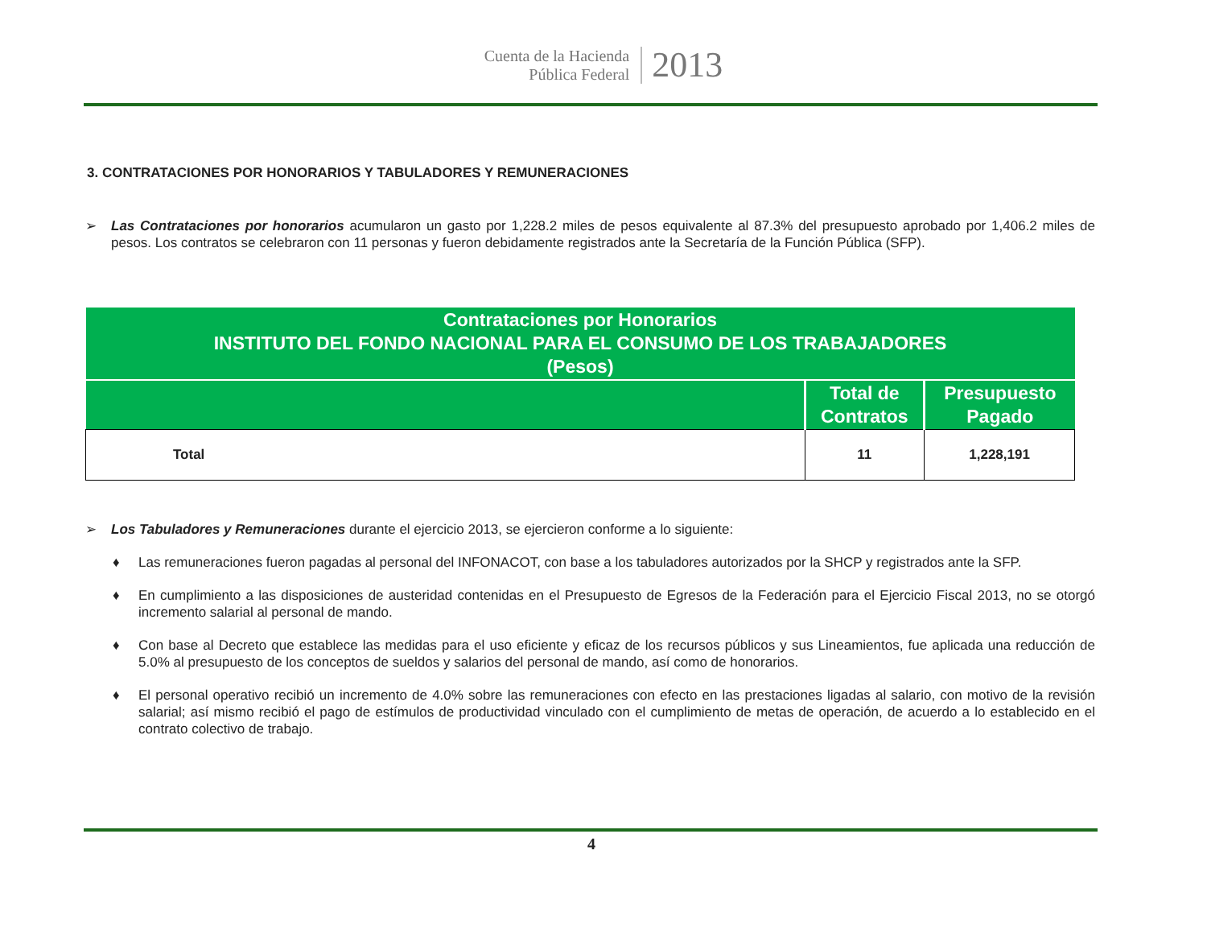Cuenta de la Hacienda
Pública Federal
2013
3. CONTRATACIONES POR HONORARIOS Y TABULADORES Y REMUNERACIONES
➢ Las Contrataciones por honorarios acumularon un gasto por 1,228.2 miles de pesos equivalente al 87.3% del presupuesto aprobado por 1,406.2 miles de pesos. Los contratos se celebraron con 11 personas y fueron debidamente registrados ante la Secretaría de la Función Pública (SFP).
| Contrataciones por Honorarios INSTITUTO DEL FONDO NACIONAL PARA EL CONSUMO DE LOS TRABAJADORES (Pesos) | | |
| --- | --- | --- |
| | Total de Contratos | Presupuesto Pagado |
| Total | 11 | 1,228,191 |
➢ Los Tabuladores y Remuneraciones durante el ejercicio 2013, se ejercieron conforme a lo siguiente:
♦ Las remuneraciones fueron pagadas al personal del INFONACOT, con base a los tabuladores autorizados por la SHCP y registrados ante la SFP.
♦ En cumplimiento a las disposiciones de austeridad contenidas en el Presupuesto de Egresos de la Federación para el Ejercicio Fiscal 2013, no se otorgó incremento salarial al personal de mando.
♦ Con base al Decreto que establece las medidas para el uso eficiente y eficaz de los recursos públicos y sus Lineamientos, fue aplicada una reducción de 5.0% al presupuesto de los conceptos de sueldos y salarios del personal de mando, así como de honorarios.
♦ El personal operativo recibió un incremento de 4.0% sobre las remuneraciones con efecto en las prestaciones ligadas al salario, con motivo de la revisión salarial; así mismo recibió el pago de estímulos de productividad vinculado con el cumplimiento de metas de operación, de acuerdo a lo establecido en el contrato colectivo de trabajo.
4